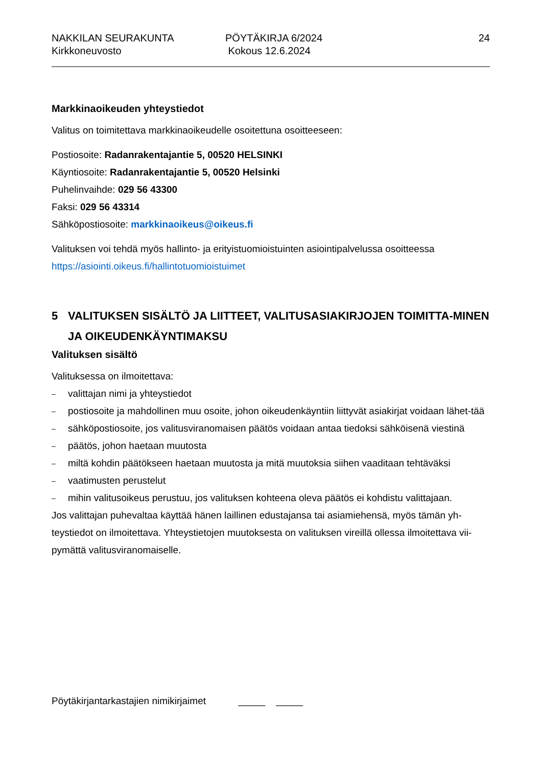NAKKILAN SEURAKUNTA
Kirkkoneuvosto
PÖYTÄKIRJA 6/2024
Kokous 12.6.2024
24
Markkinaoikeuden yhteystiedot
Valitus on toimitettava markkinaoikeudelle osoitettuna osoitteeseen:
Postiosoite: Radanrakentajantie 5, 00520 HELSINKI
Käyntiosoite: Radanrakentajantie 5, 00520 Helsinki
Puhelinvaihde: 029 56 43300
Faksi: 029 56 43314
Sähköpostiosoite: markkinaoikeus@oikeus.fi
Valituksen voi tehdä myös hallinto- ja erityistuomioistuinten asiointipalvelussa osoitteessa https://asiointi.oikeus.fi/hallintotuomioistuimet
5 VALITUKSEN SISÄLTÖ JA LIITTEET, VALITUSASIAKIRJOJEN TOIMITTA-MINEN JA OIKEUDENKÄYNTIMAKSU
Valituksen sisältö
Valituksessa on ilmoitettava:
– valittajan nimi ja yhteystiedot
– postiosoite ja mahdollinen muu osoite, johon oikeudenkäyntiin liittyvät asiakirjat voidaan lähet-tää
– sähköpostiosoite, jos valitusviranomaisen päätös voidaan antaa tiedoksi sähköisenä viestinä
– päätös, johon haetaan muutosta
– miltä kohdin päätökseen haetaan muutosta ja mitä muutoksia siihen vaaditaan tehtäväksi
– vaatimusten perustelut
– mihin valitusoikeus perustuu, jos valituksen kohteena oleva päätös ei kohdistu valittajaan.
Jos valittajan puhevaltaa käyttää hänen laillinen edustajansa tai asiamiehensä, myös tämän yh-teystiedot on ilmoitettava. Yhteystietojen muutoksesta on valituksen vireillä ollessa ilmoitettava vii-pymättä valitusviranomaiselle.
Pöytäkirjantarkastajien nimikirjaimet _____ _____